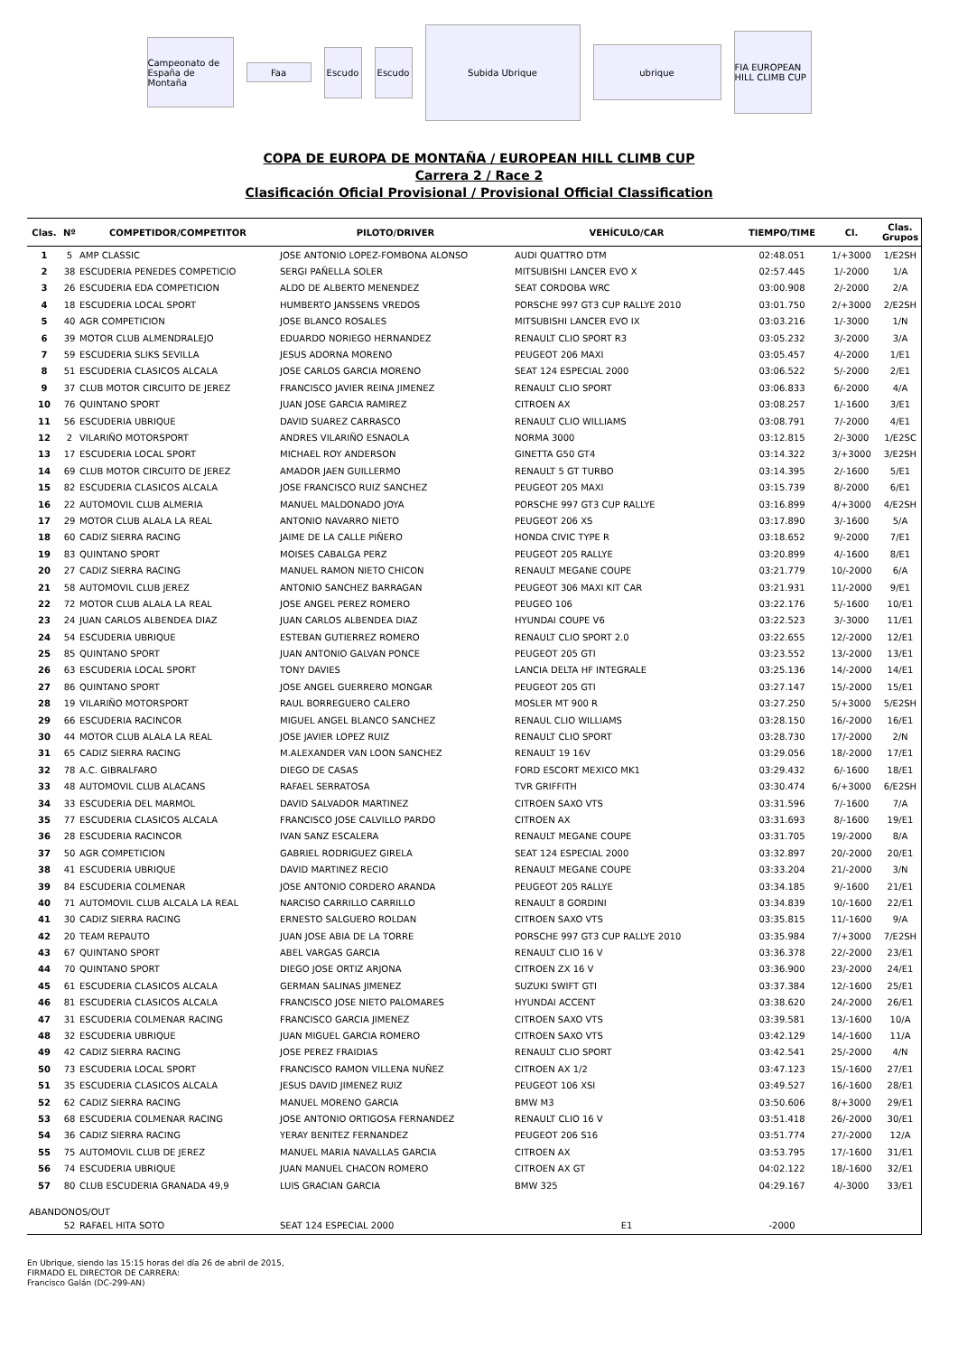Campeonato de España de Montaña
Faa
Escudo Escudo
Subida Ubrique
ubrique
FIA EUROPEAN HILL CLIMB CUP
COPA DE EUROPA DE MONTAÑA / EUROPEAN HILL CLIMB CUP
Carrera 2 / Race 2
Clasificación Oficial Provisional / Provisional Official Classification
| Clas. | Nº | COMPETIDOR/COMPETITOR | PILOTO/DRIVER | VEHÍCULO/CAR | TIEMPO/TIME | Cl. | Clas. Grupos |
| --- | --- | --- | --- | --- | --- | --- | --- |
| 1 | 5 | AMP CLASSIC | JOSE ANTONIO LOPEZ-FOMBONA ALONSO | AUDI QUATTRO DTM | 02:48.051 | 1/+3000 | 1/E2SH |
| 2 | 38 | ESCUDERIA PENEDES COMPETICIO | SERGI PAÑELLA SOLER | MITSUBISHI LANCER EVO X | 02:57.445 | 1/-2000 | 1/A |
| 3 | 26 | ESCUDERIA EDA COMPETICION | ALDO DE ALBERTO MENENDEZ | SEAT CORDOBA WRC | 03:00.908 | 2/-2000 | 2/A |
| 4 | 18 | ESCUDERIA LOCAL SPORT | HUMBERTO JANSSENS VREDOS | PORSCHE 997 GT3 CUP RALLYE 2010 | 03:01.750 | 2/+3000 | 2/E2SH |
| 5 | 40 | AGR COMPETICION | JOSE BLANCO ROSALES | MITSUBISHI LANCER EVO IX | 03:03.216 | 1/-3000 | 1/N |
| 6 | 39 | MOTOR CLUB ALMENDRALEJO | EDUARDO NORIEGO HERNANDEZ | RENAULT CLIO SPORT R3 | 03:05.232 | 3/-2000 | 3/A |
| 7 | 59 | ESCUDERIA SLIKS SEVILLA | JESUS ADORNA MORENO | PEUGEOT 206 MAXI | 03:05.457 | 4/-2000 | 1/E1 |
| 8 | 51 | ESCUDERIA CLASICOS ALCALA | JOSE CARLOS GARCIA MORENO | SEAT 124 ESPECIAL 2000 | 03:06.522 | 5/-2000 | 2/E1 |
| 9 | 37 | CLUB MOTOR CIRCUITO DE JEREZ | FRANCISCO JAVIER REINA JIMENEZ | RENAULT CLIO SPORT | 03:06.833 | 6/-2000 | 4/A |
| 10 | 76 | QUINTANO SPORT | JUAN JOSE GARCIA RAMIREZ | CITROEN AX | 03:08.257 | 1/-1600 | 3/E1 |
| 11 | 56 | ESCUDERIA UBRIQUE | DAVID SUAREZ CARRASCO | RENAULT CLIO WILLIAMS | 03:08.791 | 7/-2000 | 4/E1 |
| 12 | 2 | VILARIÑO MOTORSPORT | ANDRES VILARIÑO ESNAOLA | NORMA 3000 | 03:12.815 | 2/-3000 | 1/E2SC |
| 13 | 17 | ESCUDERIA LOCAL SPORT | MICHAEL ROY ANDERSON | GINETTA G50 GT4 | 03:14.322 | 3/+3000 | 3/E2SH |
| 14 | 69 | CLUB MOTOR CIRCUITO DE JEREZ | AMADOR JAEN GUILLERMO | RENAULT 5 GT TURBO | 03:14.395 | 2/-1600 | 5/E1 |
| 15 | 82 | ESCUDERIA CLASICOS ALCALA | JOSE FRANCISCO RUIZ SANCHEZ | PEUGEOT 205 MAXI | 03:15.739 | 8/-2000 | 6/E1 |
| 16 | 22 | AUTOMOVIL CLUB ALMERIA | MANUEL MALDONADO JOYA | PORSCHE 997 GT3 CUP RALLYE | 03:16.899 | 4/+3000 | 4/E2SH |
| 17 | 29 | MOTOR CLUB ALALA LA REAL | ANTONIO NAVARRO NIETO | PEUGEOT 206 XS | 03:17.890 | 3/-1600 | 5/A |
| 18 | 60 | CADIZ SIERRA RACING | JAIME DE LA CALLE PIÑERO | HONDA CIVIC TYPE R | 03:18.652 | 9/-2000 | 7/E1 |
| 19 | 83 | QUINTANO SPORT | MOISES CABALGA PERZ | PEUGEOT 205 RALLYE | 03:20.899 | 4/-1600 | 8/E1 |
| 20 | 27 | CADIZ SIERRA RACING | MANUEL RAMON NIETO CHICON | RENAULT MEGANE COUPE | 03:21.779 | 10/-2000 | 6/A |
| 21 | 58 | AUTOMOVIL CLUB JEREZ | ANTONIO SANCHEZ BARRAGAN | PEUGEOT 306 MAXI KIT CAR | 03:21.931 | 11/-2000 | 9/E1 |
| 22 | 72 | MOTOR CLUB ALALA LA REAL | JOSE ANGEL PEREZ ROMERO | PEUGEO 106 | 03:22.176 | 5/-1600 | 10/E1 |
| 23 | 24 | JUAN CARLOS ALBENDEA DIAZ | JUAN CARLOS ALBENDEA DIAZ | HYUNDAI COUPE V6 | 03:22.523 | 3/-3000 | 11/E1 |
| 24 | 54 | ESCUDERIA UBRIQUE | ESTEBAN GUTIERREZ ROMERO | RENAULT CLIO SPORT 2.0 | 03:22.655 | 12/-2000 | 12/E1 |
| 25 | 85 | QUINTANO SPORT | JUAN ANTONIO GALVAN PONCE | PEUGEOT 205 GTI | 03:23.552 | 13/-2000 | 13/E1 |
| 26 | 63 | ESCUDERIA LOCAL SPORT | TONY DAVIES | LANCIA DELTA HF INTEGRALE | 03:25.136 | 14/-2000 | 14/E1 |
| 27 | 86 | QUINTANO SPORT | JOSE ANGEL GUERRERO MONGAR | PEUGEOT 205 GTI | 03:27.147 | 15/-2000 | 15/E1 |
| 28 | 19 | VILARIÑO MOTORSPORT | RAUL BORREGUERO CALERO | MOSLER MT 900 R | 03:27.250 | 5/+3000 | 5/E2SH |
| 29 | 66 | ESCUDERIA RACINCOR | MIGUEL ANGEL BLANCO SANCHEZ | RENAUL CLIO WILLIAMS | 03:28.150 | 16/-2000 | 16/E1 |
| 30 | 44 | MOTOR CLUB ALALA LA REAL | JOSE JAVIER LOPEZ RUIZ | RENAULT CLIO SPORT | 03:28.730 | 17/-2000 | 2/N |
| 31 | 65 | CADIZ SIERRA RACING | M.ALEXANDER VAN LOON SANCHEZ | RENAULT 19 16V | 03:29.056 | 18/-2000 | 17/E1 |
| 32 | 78 | A.C. GIBRALFARO | DIEGO DE CASAS | FORD ESCORT MEXICO MK1 | 03:29.432 | 6/-1600 | 18/E1 |
| 33 | 48 | AUTOMOVIL CLUB ALACANS | RAFAEL SERRATOSA | TVR GRIFFITH | 03:30.474 | 6/+3000 | 6/E2SH |
| 34 | 33 | ESCUDERIA DEL MARMOL | DAVID SALVADOR MARTINEZ | CITROEN SAXO VTS | 03:31.596 | 7/-1600 | 7/A |
| 35 | 77 | ESCUDERIA CLASICOS ALCALA | FRANCISCO JOSE CALVILLO PARDO | CITROEN AX | 03:31.693 | 8/-1600 | 19/E1 |
| 36 | 28 | ESCUDERIA RACINCOR | IVAN SANZ ESCALERA | RENAULT MEGANE COUPE | 03:31.705 | 19/-2000 | 8/A |
| 37 | 50 | AGR COMPETICION | GABRIEL RODRIGUEZ GIRELA | SEAT 124 ESPECIAL 2000 | 03:32.897 | 20/-2000 | 20/E1 |
| 38 | 41 | ESCUDERIA UBRIQUE | DAVID MARTINEZ RECIO | RENAULT MEGANE COUPE | 03:33.204 | 21/-2000 | 3/N |
| 39 | 84 | ESCUDERIA COLMENAR | JOSE ANTONIO CORDERO ARANDA | PEUGEOT 205 RALLYE | 03:34.185 | 9/-1600 | 21/E1 |
| 40 | 71 | AUTOMOVIL CLUB ALCALA LA REAL | NARCISO CARRILLO CARRILLO | RENAULT 8 GORDINI | 03:34.839 | 10/-1600 | 22/E1 |
| 41 | 30 | CADIZ SIERRA RACING | ERNESTO SALGUERO ROLDAN | CITROEN SAXO VTS | 03:35.815 | 11/-1600 | 9/A |
| 42 | 20 | TEAM REPAUTO | JUAN JOSE ABIA DE LA TORRE | PORSCHE 997 GT3 CUP RALLYE 2010 | 03:35.984 | 7/+3000 | 7/E2SH |
| 43 | 67 | QUINTANO SPORT | ABEL VARGAS GARCIA | RENAULT CLIO 16 V | 03:36.378 | 22/-2000 | 23/E1 |
| 44 | 70 | QUINTANO SPORT | DIEGO JOSE ORTIZ ARJONA | CITROEN ZX 16 V | 03:36.900 | 23/-2000 | 24/E1 |
| 45 | 61 | ESCUDERIA CLASICOS ALCALA | GERMAN SALINAS JIMENEZ | SUZUKI SWIFT GTI | 03:37.384 | 12/-1600 | 25/E1 |
| 46 | 81 | ESCUDERIA CLASICOS ALCALA | FRANCISCO JOSE NIETO PALOMARES | HYUNDAI ACCENT | 03:38.620 | 24/-2000 | 26/E1 |
| 47 | 31 | ESCUDERIA COLMENAR RACING | FRANCISCO GARCIA JIMENEZ | CITROEN SAXO VTS | 03:39.581 | 13/-1600 | 10/A |
| 48 | 32 | ESCUDERIA UBRIQUE | JUAN MIGUEL GARCIA ROMERO | CITROEN SAXO VTS | 03:42.129 | 14/-1600 | 11/A |
| 49 | 42 | CADIZ SIERRA RACING | JOSE PEREZ FRAIDIAS | RENAULT CLIO SPORT | 03:42.541 | 25/-2000 | 4/N |
| 50 | 73 | ESCUDERIA LOCAL SPORT | FRANCISCO RAMON VILLENA NUÑEZ | CITROEN AX 1/2 | 03:47.123 | 15/-1600 | 27/E1 |
| 51 | 35 | ESCUDERIA CLASICOS ALCALA | JESUS DAVID JIMENEZ RUIZ | PEUGEOT 106 XSI | 03:49.527 | 16/-1600 | 28/E1 |
| 52 | 62 | CADIZ SIERRA RACING | MANUEL MORENO GARCIA | BMW M3 | 03:50.606 | 8/+3000 | 29/E1 |
| 53 | 68 | ESCUDERIA COLMENAR RACING | JOSE ANTONIO ORTIGOSA FERNANDEZ | RENAULT CLIO 16 V | 03:51.418 | 26/-2000 | 30/E1 |
| 54 | 36 | CADIZ SIERRA RACING | YERAY BENITEZ FERNANDEZ | PEUGEOT 206 S16 | 03:51.774 | 27/-2000 | 12/A |
| 55 | 75 | AUTOMOVIL CLUB DE JEREZ | MANUEL MARIA NAVALLAS GARCIA | CITROEN AX | 03:53.795 | 17/-1600 | 31/E1 |
| 56 | 74 | ESCUDERIA UBRIQUE | JUAN MANUEL CHACON ROMERO | CITROEN AX GT | 04:02.122 | 18/-1600 | 32/E1 |
| 57 | 80 | CLUB ESCUDERIA GRANADA 49,9 | LUIS GRACIAN GARCIA | BMW 325 | 04:29.167 | 4/-3000 | 33/E1 |
| ABANDONOS/OUT | | | | | | | |
| | 52 | RAFAEL HITA SOTO | SEAT 124 ESPECIAL 2000 | E1 | -2000 | | |
En Ubrique, siendo las 15:15 horas del día 26 de abril de 2015,
FIRMADO EL DIRECTOR DE CARRERA:
Francisco Galán (DC-299-AN)